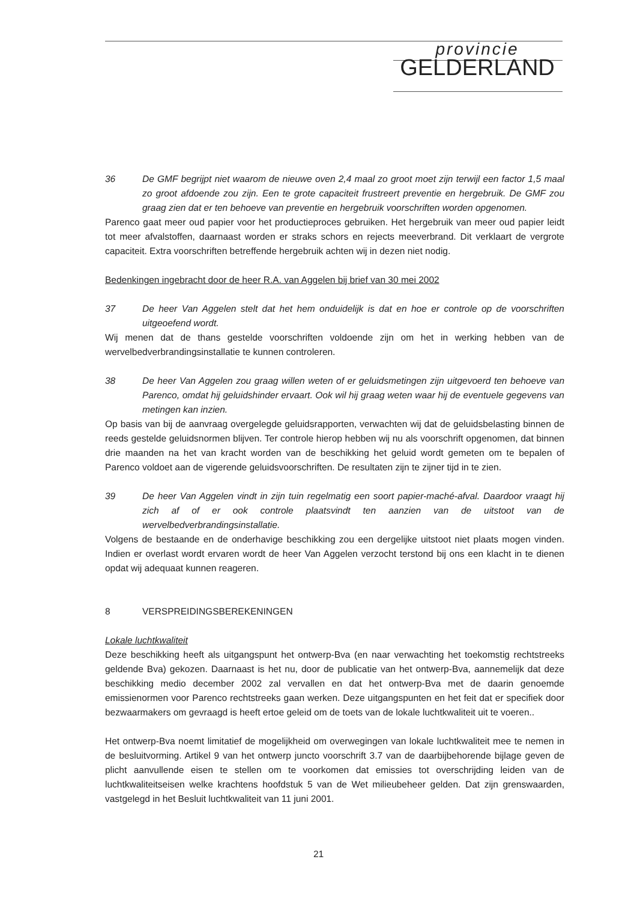provincie
GELDERLAND
36 De GMF begrijpt niet waarom de nieuwe oven 2,4 maal zo groot moet zijn terwijl een factor 1,5 maal zo groot afdoende zou zijn. Een te grote capaciteit frustreert preventie en hergebruik. De GMF zou graag zien dat er ten behoeve van preventie en hergebruik voorschriften worden opgenomen.
Parenco gaat meer oud papier voor het productieproces gebruiken. Het hergebruik van meer oud papier leidt tot meer afvalstoffen, daarnaast worden er straks schors en rejects meeverbrand. Dit verklaart de vergrote capaciteit. Extra voorschriften betreffende hergebruik achten wij in dezen niet nodig.
Bedenkingen ingebracht door de heer R.A. van Aggelen bij brief van 30 mei 2002
37 De heer Van Aggelen stelt dat het hem onduidelijk is dat en hoe er controle op de voorschriften uitgeoefend wordt.
Wij menen dat de thans gestelde voorschriften voldoende zijn om het in werking hebben van de wervelbedverbrandingsinstallatie te kunnen controleren.
38 De heer Van Aggelen zou graag willen weten of er geluidsmetingen zijn uitgevoerd ten behoeve van Parenco, omdat hij geluidshinder ervaart. Ook wil hij graag weten waar hij de eventuele gegevens van metingen kan inzien.
Op basis van bij de aanvraag overgelegde geluidsrapporten, verwachten wij dat de geluidsbelasting binnen de reeds gestelde geluidsnormen blijven. Ter controle hierop hebben wij nu als voorschrift opgenomen, dat binnen drie maanden na het van kracht worden van de beschikking het geluid wordt gemeten om te bepalen of Parenco voldoet aan de vigerende geluidsvoorschriften. De resultaten zijn te zijner tijd in te zien.
39 De heer Van Aggelen vindt in zijn tuin regelmatig een soort papier-maché-afval. Daardoor vraagt hij zich af of er ook controle plaatsvindt ten aanzien van de uitstoot van de wervelbedverbrandingsinstallatie.
Volgens de bestaande en de onderhavige beschikking zou een dergelijke uitstoot niet plaats mogen vinden. Indien er overlast wordt ervaren wordt de heer Van Aggelen verzocht terstond bij ons een klacht in te dienen opdat wij adequaat kunnen reageren.
8 VERSPREIDINGSBEREKENINGEN
Lokale luchtkwaliteit
Deze beschikking heeft als uitgangspunt het ontwerp-Bva (en naar verwachting het toekomstig rechtstreeks geldende Bva) gekozen. Daarnaast is het nu, door de publicatie van het ontwerp-Bva, aannemelijk dat deze beschikking medio december 2002 zal vervallen en dat het ontwerp-Bva met de daarin genoemde emissienormen voor Parenco rechtstreeks gaan werken. Deze uitgangspunten en het feit dat er specifiek door bezwaarmakers om gevraagd is heeft ertoe geleid om de toets van de lokale luchtkwaliteit uit te voeren..
Het ontwerp-Bva noemt limitatief de mogelijkheid om overwegingen van lokale luchtkwaliteit mee te nemen in de besluitvorming. Artikel 9 van het ontwerp juncto voorschrift 3.7 van de daarbijbehorende bijlage geven de plicht aanvullende eisen te stellen om te voorkomen dat emissies tot overschrijding leiden van de luchtkwaliteitseisen welke krachtens hoofdstuk 5 van de Wet milieubeheer gelden. Dat zijn grenswaarden, vastgelegd in het Besluit luchtkwaliteit van 11 juni 2001.
21